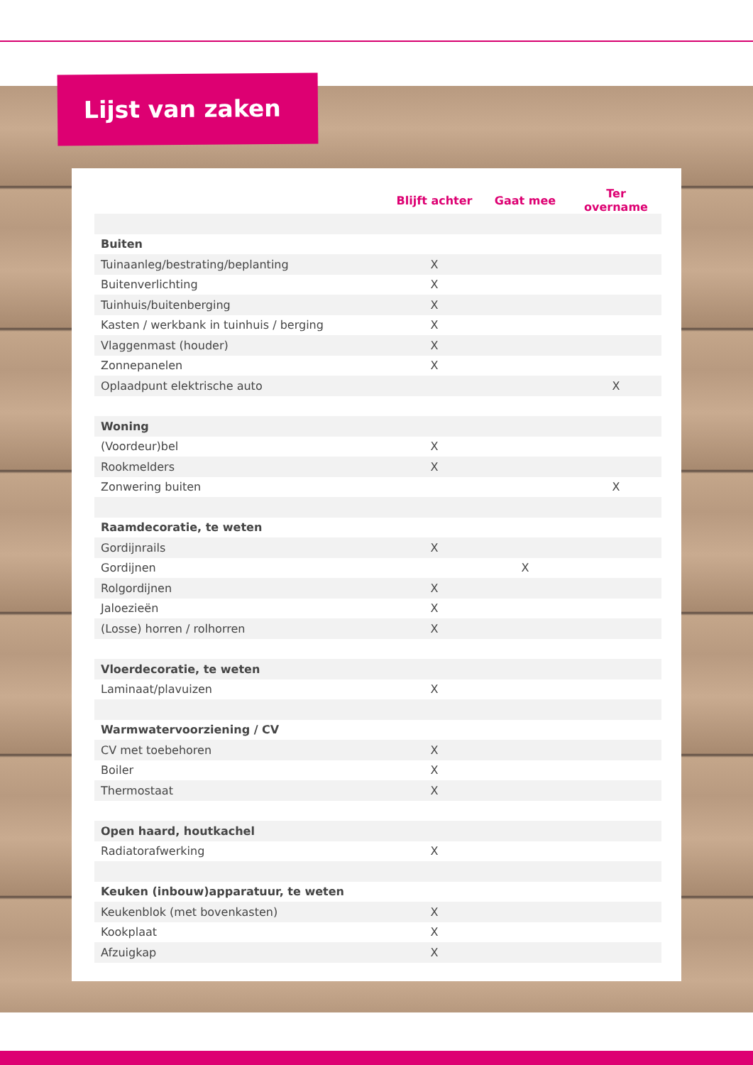Lijst van zaken
| | Blijft achter | Gaat mee | Ter overname |
| --- | --- | --- | --- |
| Buiten | | | |
| Tuinaanleg/bestrating/beplanting | X | | |
| Buitenverlichting | X | | |
| Tuinhuis/buitenberging | X | | |
| Kasten / werkbank in tuinhuis / berging | X | | |
| Vlaggenmast (houder) | X | | |
| Zonnepanelen | X | | |
| Oplaadpunt elektrische auto | | | X |
| Woning | | | |
| (Voordeur)bel | X | | |
| Rookmelders | X | | |
| Zonwering buiten | | | X |
| Raamdecoratie, te weten | | | |
| Gordijnrails | X | | |
| Gordijnen | | X | |
| Rolgordijnen | X | | |
| Jaloezieën | X | | |
| (Losse) horren / rolhorren | X | | |
| Vloerdecoratie, te weten | | | |
| Laminaat/plavuizen | X | | |
| Warmwatervoorziening / CV | | | |
| CV met toebehoren | X | | |
| Boiler | X | | |
| Thermostaat | X | | |
| Open haard, houtkachel | | | |
| Radiatorafwerking | X | | |
| Keuken (inbouw)apparatuur, te weten | | | |
| Keukenblok (met bovenkasten) | X | | |
| Kookplaat | X | | |
| Afzuigkap | X | | |